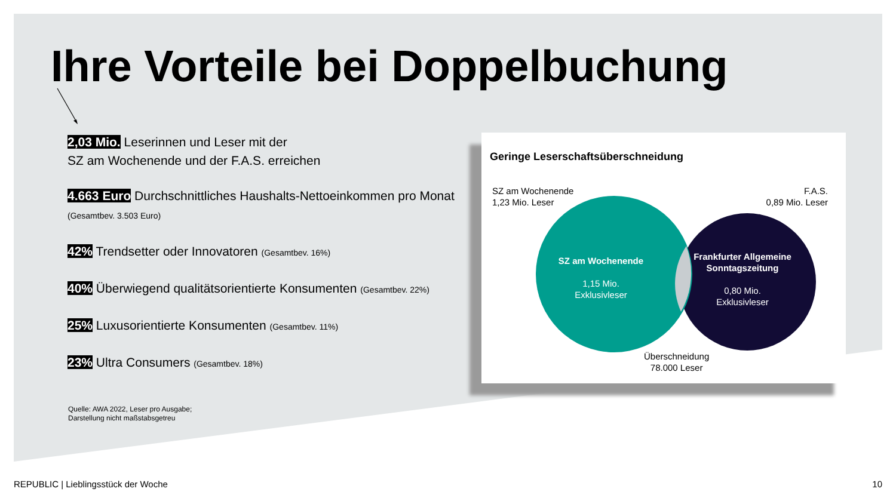Ihre Vorteile bei Doppelbuchung
2,03 Mio. Leserinnen und Leser mit der
SZ am Wochenende und der F.A.S. erreichen
4.663 Euro Durchschnittliches Haushalts-Nettoeinkommen pro Monat (Gesamtbev. 3.503 Euro)
42% Trendsetter oder Innovatoren (Gesamtbev. 16%)
40% Überwiegend qualitätsorientierte Konsumenten (Gesamtbev. 22%)
25% Luxusorientierte Konsumenten (Gesamtbev. 11%)
23% Ultra Consumers (Gesamtbev. 18%)
Quelle: AWA 2022, Leser pro Ausgabe;
Darstellung nicht maßstabsgetreu
Geringe Leserschaftsüberschneidung
SZ am Wochenende
1,23 Mio. Leser
F.A.S.
0,89 Mio. Leser
SZ am Wochenende
1,15 Mio.
Exklusivleser
Frankfurter Allgemeine Sonntagszeitung
0,80 Mio.
Exklusivleser
Überschneidung
78.000 Leser
REPUBLIC | Lieblingsstück der Woche
10